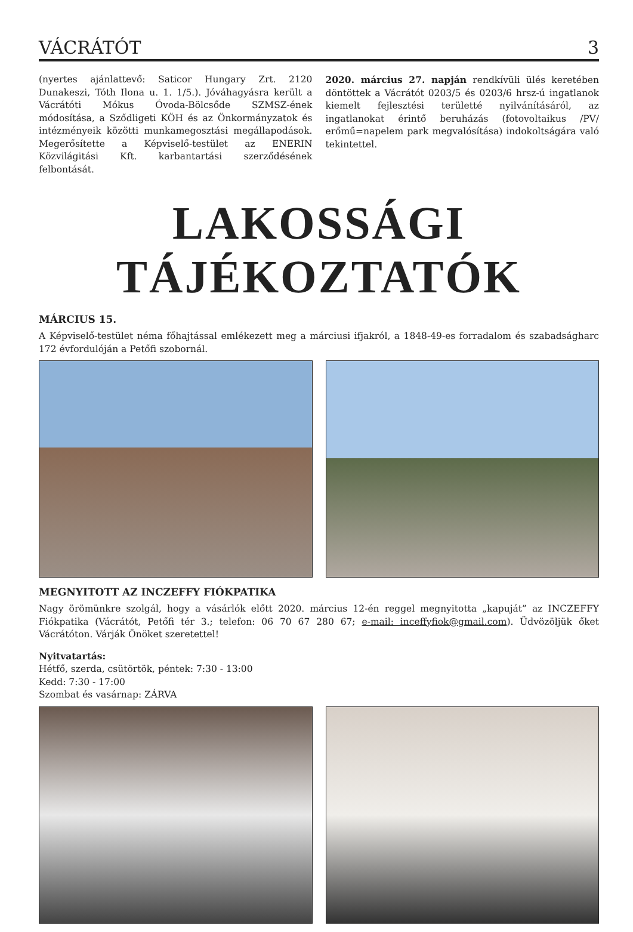VÁCRÁTÓT 3
(nyertes ajánlattevő: Saticor Hungary Zrt. 2120 Dunakeszi, Tóth Ilona u. 1. 1/5.). Jóváhagyásra került a Vácrátóti Mókus Óvoda-Bölcsőde SZMSZ-ének módosítása, a Sződligeti KÖH és az Önkormányzatok és intézményeik közötti munkamegosztási megállapodások. Megerősítette a Képviselő-testület az ENERIN Közvilágitási Kft. karbantartási szerződésének felbontását.
2020. március 27. napján rendkívüli ülés keretében döntöttek a Vácrátót 0203/5 és 0203/6 hrsz-ú ingatlanok kiemelt fejlesztési területté nyilvánításáról, az ingatlanokat érintő beruházás (fotovoltaikus /PV/ erőmű=napelem park megvalósítása) indokoltságára való tekintettel.
LAKOSSÁGI TÁJÉKOZTATÓK
MÁRCIUS 15.
A Képviselő-testület néma főhajtással emlékezett meg a márciusi ifjakról, a 1848-49-es forradalom és szabadságharc 172 évfordulóján a Petőfi szobornál.
MEGNYITOTT AZ INCZEFFY FIÓKPATIKA
Nagy örömünkre szolgál, hogy a vásárlók előtt 2020. március 12-én reggel megnyitotta „kapuját” az INCZEFFY Fiókpatika (Vácrátót, Petőfi tér 3.; telefon: 06 70 67 280 67; e-mail: inceffyfiok@gmail.com). Üdvözöljük őket Vácrátóton. Várják Önöket szeretettel!
Nyitvatartás:
Hétfő, szerda, csütörtök, péntek: 7:30 - 13:00
Kedd: 7:30 - 17:00
Szombat és vasárnap: ZÁRVA